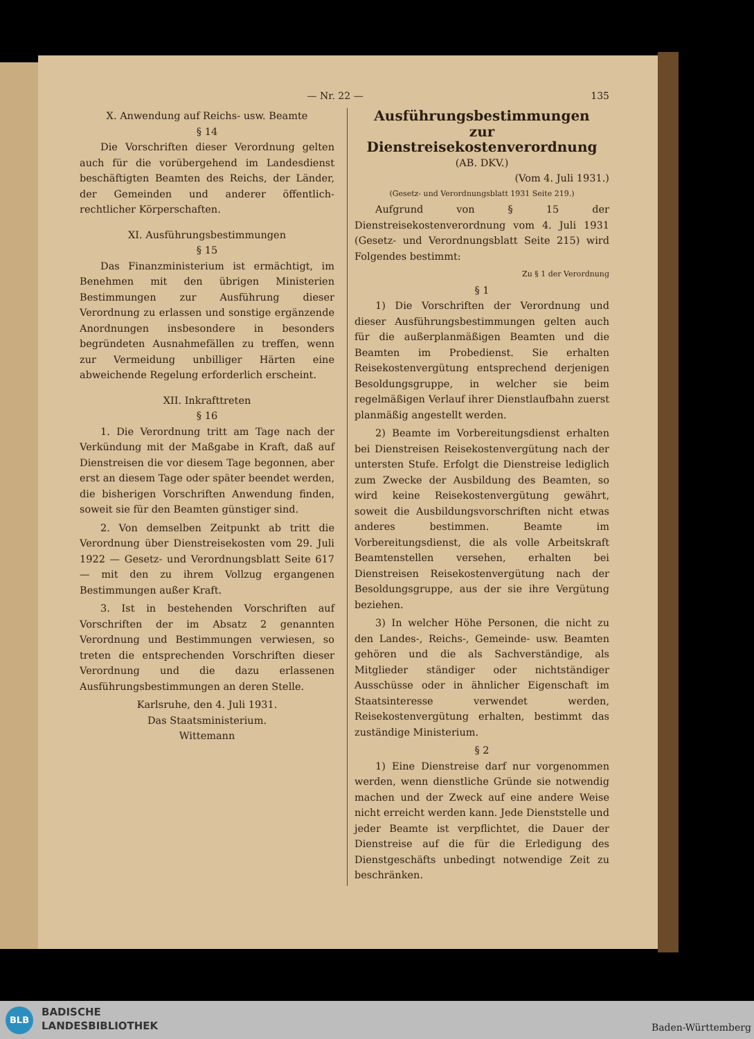— Nr. 22 — 135
X. Anwendung auf Reichs- usw. Beamte
§ 14
Die Vorschriften dieser Verordnung gelten auch für die vorübergehend im Landesdienst beschäftigten Beamten des Reichs, der Länder, der Gemeinden und anderer öffentlich-rechtlicher Körperschaften.
XI. Ausführungsbestimmungen
§ 15
Das Finanzministerium ist ermächtigt, im Benehmen mit den übrigen Ministerien Bestimmungen zur Ausführung dieser Verordnung zu erlassen und sonstige ergänzende Anordnungen insbesondere in besonders begründeten Ausnahmefällen zu treffen, wenn zur Vermeidung unbilliger Härten eine abweichende Regelung erforderlich erscheint.
XII. Inkrafttreten
§ 16
1. Die Verordnung tritt am Tage nach der Verkündung mit der Maßgabe in Kraft, daß auf Dienstreisen die vor diesem Tage begonnen, aber erst an diesem Tage oder später beendet werden, die bisherigen Vorschriften Anwendung finden, soweit sie für den Beamten günstiger sind.
2. Von demselben Zeitpunkt ab tritt die Verordnung über Dienstreisekosten vom 29. Juli 1922 — Gesetz- und Verordnungsblatt Seite 617 — mit den zu ihrem Vollzug ergangenen Bestimmungen außer Kraft.
3. Ist in bestehenden Vorschriften auf Vorschriften der im Absatz 2 genannten Verordnung und Bestimmungen verwiesen, so treten die entsprechenden Vorschriften dieser Verordnung und die dazu erlassenen Ausführungsbestimmungen an deren Stelle.
Karlsruhe, den 4. Juli 1931.
Das Staatsministerium.
Wittemann
Ausführungsbestimmungen
zur Dienstreisekostenverordnung
(AB. DKV.)
(Vom 4. Juli 1931.)
(Gesetz- und Verordnungsblatt 1931 Seite 219.)
Aufgrund von § 15 der Dienstreisekostenverordnung vom 4. Juli 1931 (Gesetz- und Verordnungsblatt Seite 215) wird Folgendes bestimmt:
Zu § 1 der Verordnung
§ 1
1) Die Vorschriften der Verordnung und dieser Ausführungsbestimmungen gelten auch für die außerplanmäßigen Beamten und die Beamten im Probedienst. Sie erhalten Reisekostenvergütung entsprechend derjenigen Besoldungsgruppe, in welcher sie beim regelmäßigen Verlauf ihrer Dienstlaufbahn zuerst planmäßig angestellt werden.
2) Beamte im Vorbereitungsdienst erhalten bei Dienstreisen Reisekostenvergütung nach der untersten Stufe. Erfolgt die Dienstreise lediglich zum Zwecke der Ausbildung des Beamten, so wird keine Reisekostenvergütung gewährt, soweit die Ausbildungsvorschriften nicht etwas anderes bestimmen. Beamte im Vorbereitungsdienst, die als volle Arbeitskraft Beamtenstellen versehen, erhalten bei Dienstreisen Reisekostenvergütung nach der Besoldungsgruppe, aus der sie ihre Vergütung beziehen.
3) In welcher Höhe Personen, die nicht zu den Landes-, Reichs-, Gemeinde- usw. Beamten gehören und die als Sachverständige, als Mitglieder ständiger oder nichtständiger Ausschüsse oder in ähnlicher Eigenschaft im Staatsinteresse verwendet werden, Reisekostenvergütung erhalten, bestimmt das zuständige Ministerium.
§ 2
1) Eine Dienstreise darf nur vorgenommen werden, wenn dienstliche Gründe sie notwendig machen und der Zweck auf eine andere Weise nicht erreicht werden kann. Jede Dienststelle und jeder Beamte ist verpflichtet, die Dauer der Dienstreise auf die für die Erledigung des Dienstgeschäfts unbedingt notwendige Zeit zu beschränken.
BLB
BADISCHE
LANDESBIBLIOTHEK
Baden-Württemberg